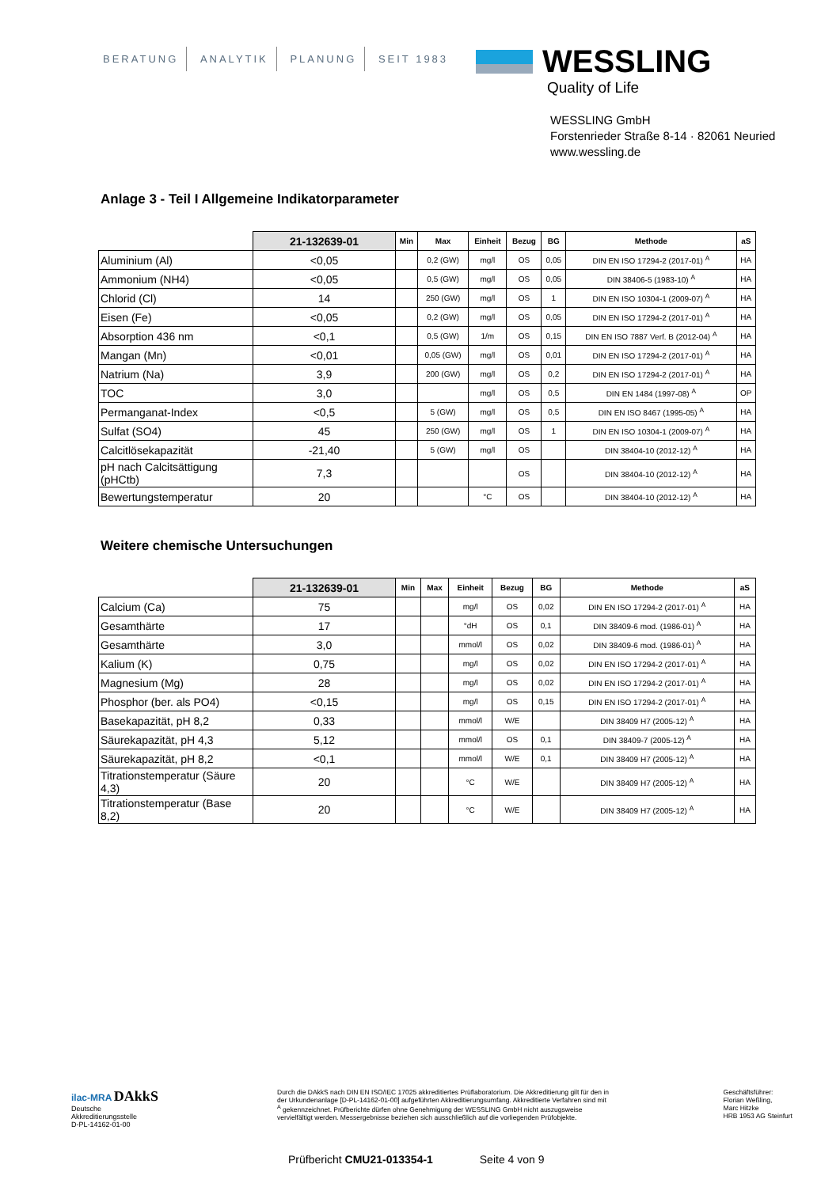BERATUNG ANALYTIK PLANUNG SEIT 1983
WESSLING
Quality of Life
WESSLING GmbH
Forstenrieder Straße 8-14 · 82061 Neuried
www.wessling.de
Anlage 3 - Teil I Allgemeine Indikatorparameter
| | 21-132639-01 | Min | Max | Einheit | Bezug | BG | Methode | aS |
| --- | --- | --- | --- | --- | --- | --- | --- | --- |
| Aluminium (Al) | <0,05 | | 0,2 (GW) | mg/l | OS | 0,05 | DIN EN ISO 17294-2 (2017-01) <sup>A</sup> | HA |
| Ammonium (NH4) | <0,05 | | 0,5 (GW) | mg/l | OS | 0,05 | DIN 38406-5 (1983-10) <sup>A</sup> | HA |
| Chlorid (Cl) | 14 | | 250 (GW) | mg/l | OS | 1 | DIN EN ISO 10304-1 (2009-07) <sup>A</sup> | HA |
| Eisen (Fe) | <0,05 | | 0,2 (GW) | mg/l | OS | 0,05 | DIN EN ISO 17294-2 (2017-01) <sup>A</sup> | HA |
| Absorption 436 nm | <0,1 | | 0,5 (GW) | 1/m | OS | 0,15 | DIN EN ISO 7887 Verf. B (2012-04) <sup>A</sup> | HA |
| Mangan (Mn) | <0,01 | | 0,05 (GW) | mg/l | OS | 0,01 | DIN EN ISO 17294-2 (2017-01) <sup>A</sup> | HA |
| Natrium (Na) | 3,9 | | 200 (GW) | mg/l | OS | 0,2 | DIN EN ISO 17294-2 (2017-01) <sup>A</sup> | HA |
| TOC | 3,0 | | | mg/l | OS | 0,5 | DIN EN 1484 (1997-08) <sup>A</sup> | OP |
| Permanganat-Index | <0,5 | | 5 (GW) | mg/l | OS | 0,5 | DIN EN ISO 8467 (1995-05) <sup>A</sup> | HA |
| Sulfat (SO4) | 45 | | 250 (GW) | mg/l | OS | 1 | DIN EN ISO 10304-1 (2009-07) <sup>A</sup> | HA |
| Calcitlösekapazität | -21,40 | | 5 (GW) | mg/l | OS | | DIN 38404-10 (2012-12) <sup>A</sup> | HA |
| pH nach Calcitsättigung (pHCtb) | 7,3 | | | | OS | | DIN 38404-10 (2012-12) <sup>A</sup> | HA |
| Bewertungstemperatur | 20 | | | °C | OS | | DIN 38404-10 (2012-12) <sup>A</sup> | HA |
Weitere chemische Untersuchungen
| | 21-132639-01 | Min | Max | Einheit | Bezug | BG | Methode | aS |
| --- | --- | --- | --- | --- | --- | --- | --- | --- |
| Calcium (Ca) | 75 | | | mg/l | OS | 0,02 | DIN EN ISO 17294-2 (2017-01) <sup>A</sup> | HA |
| Gesamthärte | 17 | | | °dH | OS | 0,1 | DIN 38409-6 mod. (1986-01) <sup>A</sup> | HA |
| Gesamthärte | 3,0 | | | mmol/l | OS | 0,02 | DIN 38409-6 mod. (1986-01) <sup>A</sup> | HA |
| Kalium (K) | 0,75 | | | mg/l | OS | 0,02 | DIN EN ISO 17294-2 (2017-01) <sup>A</sup> | HA |
| Magnesium (Mg) | 28 | | | mg/l | OS | 0,02 | DIN EN ISO 17294-2 (2017-01) <sup>A</sup> | HA |
| Phosphor (ber. als PO4) | <0,15 | | | mg/l | OS | 0,15 | DIN EN ISO 17294-2 (2017-01) <sup>A</sup> | HA |
| Basekapazität, pH 8,2 | 0,33 | | | mmol/l | W/E | | DIN 38409 H7 (2005-12) <sup>A</sup> | HA |
| Säurekapazität, pH 4,3 | 5,12 | | | mmol/l | OS | 0,1 | DIN 38409-7 (2005-12) <sup>A</sup> | HA |
| Säurekapazität, pH 8,2 | <0,1 | | | mmol/l | W/E | 0,1 | DIN 38409 H7 (2005-12) <sup>A</sup> | HA |
| Titrationstemperatur (Säure 4,3) | 20 | | | °C | W/E | | DIN 38409 H7 (2005-12) <sup>A</sup> | HA |
| Titrationstemperatur (Base 8,2) | 20 | | | °C | W/E | | DIN 38409 H7 (2005-12) <sup>A</sup> | HA |
ilac-MRA DAkkS
Deutsche
Akkreditierungsstelle
D-PL-14162-01-00
Durch die DAkkS nach DIN EN ISO/IEC 17025 akkreditiertes Prüflaboratorium. Die Akkreditierung gilt für den in der Urkundenanlage [D-PL-14162-01-00] aufgeführten Akkreditierungsumfang. Akkreditierte Verfahren sind mit <sup>A</sup> gekennzeichnet. Prüfberichte dürfen ohne Genehmigung der WESSLING GmbH nicht auszugsweise vervielfältigt werden. Messergebnisse beziehen sich ausschließlich auf die vorliegenden Prüfobjekte.
Geschäftsführer:
Florian Weßling,
Marc Hitzke
HRB 1953 AG Steinfurt
Prüfbericht CMU21-013354-1 Seite 4 von 9